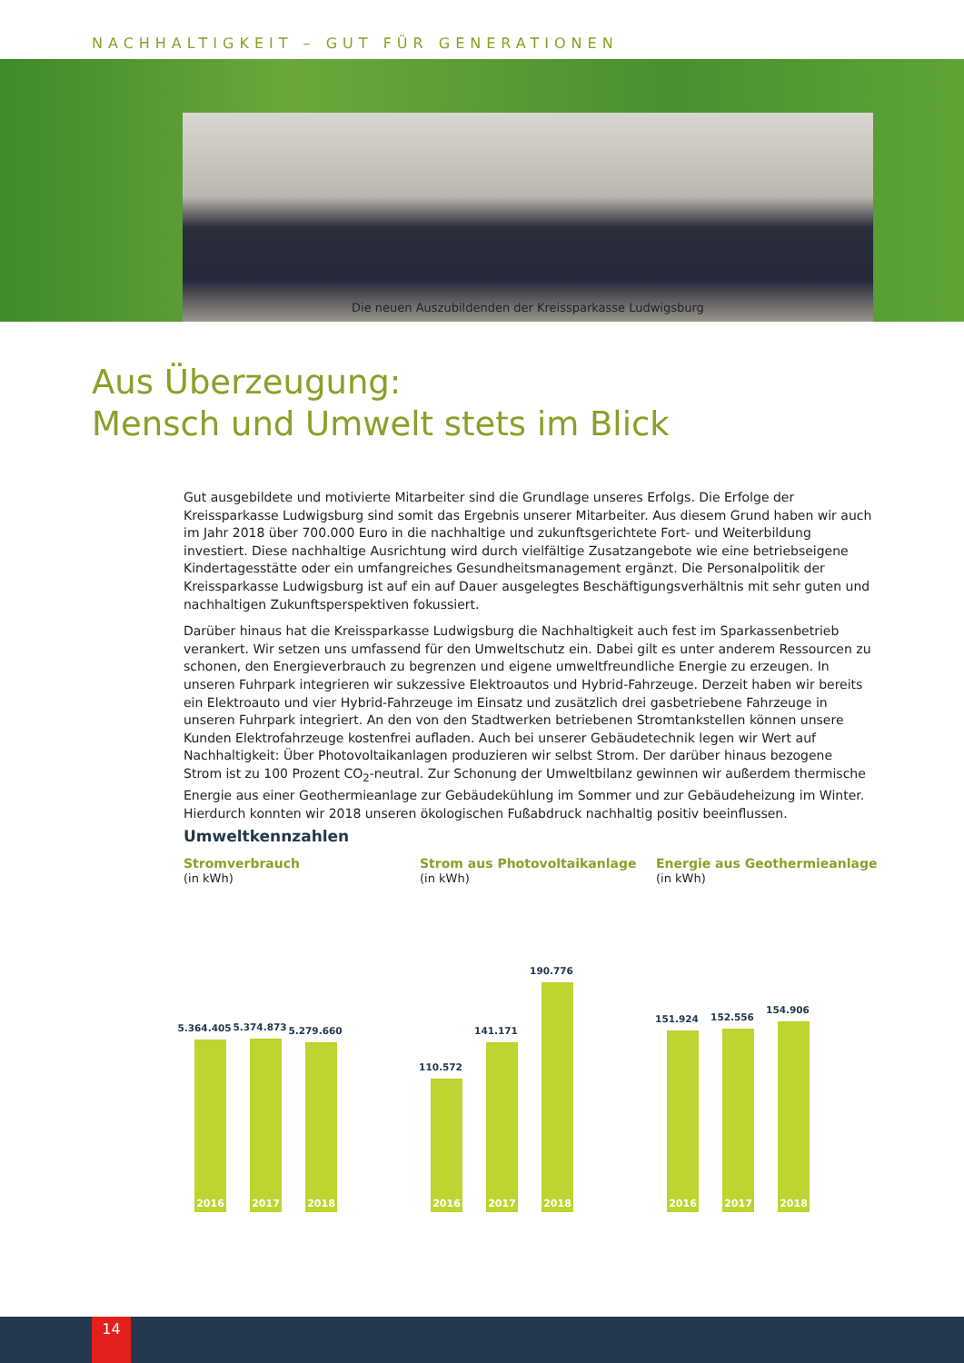NACHHALTIGKEIT – GUT FÜR GENERATIONEN
Die neuen Auszubildenden der Kreissparkasse Ludwigsburg
Aus Überzeugung:
Mensch und Umwelt stets im Blick
Gut ausgebildete und motivierte Mitarbeiter sind die Grundlage unseres Erfolgs. Die Erfolge der Kreissparkasse Ludwigsburg sind somit das Ergebnis unserer Mitarbeiter. Aus diesem Grund haben wir auch im Jahr 2018 über 700.000 Euro in die nachhaltige und zukunftsgerichtete Fort- und Weiterbildung investiert. Diese nachhaltige Ausrichtung wird durch vielfältige Zusatzangebote wie eine betriebseigene Kindertagesstätte oder ein umfangreiches Gesundheitsmanagement ergänzt. Die Personalpolitik der Kreissparkasse Ludwigsburg ist auf ein auf Dauer ausgelegtes Beschäftigungsverhältnis mit sehr guten und nachhaltigen Zukunftsperspektiven fokussiert.
Darüber hinaus hat die Kreissparkasse Ludwigsburg die Nachhaltigkeit auch fest im Sparkassenbetrieb verankert. Wir setzen uns umfassend für den Umweltschutz ein. Dabei gilt es unter anderem Ressourcen zu schonen, den Energieverbrauch zu begrenzen und eigene umweltfreundliche Energie zu erzeugen. In unseren Fuhrpark integrieren wir sukzessive Elektroautos und Hybrid-Fahrzeuge. Derzeit haben wir bereits ein Elektroauto und vier Hybrid-Fahrzeuge im Einsatz und zusätzlich drei gasbetriebene Fahrzeuge in unseren Fuhrpark integriert. An den von den Stadtwerken betriebenen Stromtankstellen können unsere Kunden Elektrofahrzeuge kostenfrei aufladen. Auch bei unserer Gebäudetechnik legen wir Wert auf Nachhaltigkeit: Über Photovoltaikanlagen produzieren wir selbst Strom. Der darüber hinaus bezogene Strom ist zu 100 Prozent CO<sub>2</sub>-neutral. Zur Schonung der Umweltbilanz gewinnen wir außerdem thermische Energie aus einer Geothermieanlage zur Gebäudekühlung im Sommer und zur Gebäudeheizung im Winter. Hierdurch konnten wir 2018 unseren ökologischen Fußabdruck nachhaltig positiv beeinflussen.
Umweltkennzahlen
Stromverbrauch
(in kWh)
5.364.405
2016
5.374.873
2017
5.279.660
2018
Strom aus Photovoltaikanlage
(in kWh)
110.572
2016
141.171
2017
190.776
2018
Energie aus Geothermieanlage
(in kWh)
151.924
2016
152.556
2017
154.906
2018
14